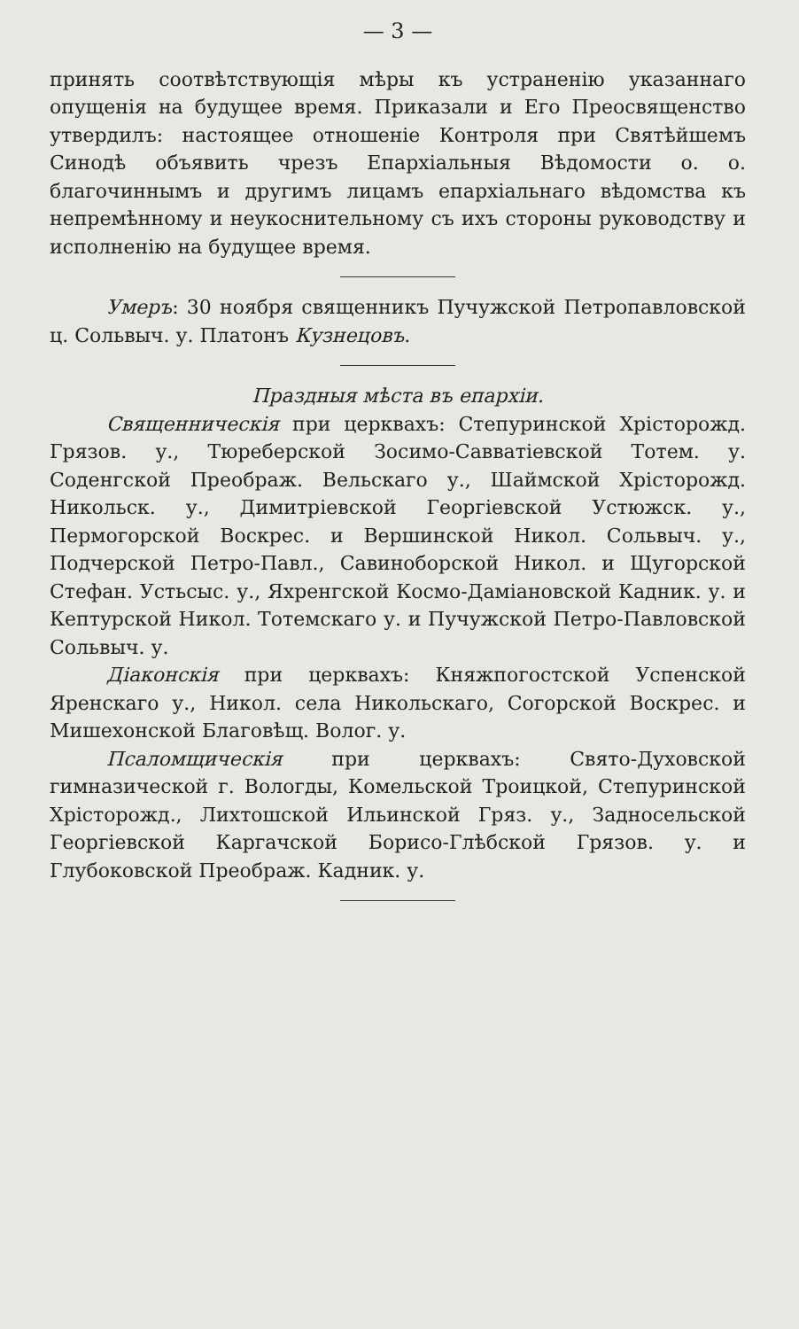— 3 —
принять соотвѣтствующія мѣры къ устраненію указаннаго опущенія на будущее время. Приказали и Его Преосвященство утвердилъ: настоящее отношеніе Контроля при Святѣйшемъ Синодѣ объявить чрезъ Епархіальныя Вѣдомости о. о. благочиннымъ и другимъ лицамъ епархіальнаго вѣдомства къ непремѣнному и неукоснительному съ ихъ стороны руководству и исполненію на будущее время.
Умеръ: 30 ноября священникъ Пучужской Петропавловской ц. Сольвыч. у. Платонъ Кузнецовъ.
Праздныя мѣста въ епархіи.
Священническія при церквахъ: Степуринской Хрісторожд. Грязов. у., Тюреберской Зосимо-Савватіевской Тотем. у. Соденгской Преображ. Вельскаго у., Шаймской Хрісторожд. Никольск. у., Димитріевской Георгіевской Устюжск. у., Пермогорской Воскрес. и Вершинской Никол. Сольвыч. у., Подчерской Петро-Павл., Савиноборской Никол. и Щугорской Стефан. Устьсыс. у., Яхренгской Космо-Даміановской Кадник. у. и Кептурской Никол. Тотемскаго у. и Пучужской Петро-Павловской Сольвыч. у.
Діаконскія при церквахъ: Княжпогостской Успенской Яренскаго у., Никол. села Никольскаго, Согорской Воскрес. и Мишехонской Благовѣщ. Волог. у.
Псаломщическія при церквахъ: Свято-Духовской гимназической г. Вологды, Комельской Троицкой, Степуринской Хрісторожд., Лихтошской Ильинской Гряз. у., Задносельской Георгіевской Каргачской Борисо-Глѣбской Грязов. у. и Глубоковской Преображ. Кадник. у.